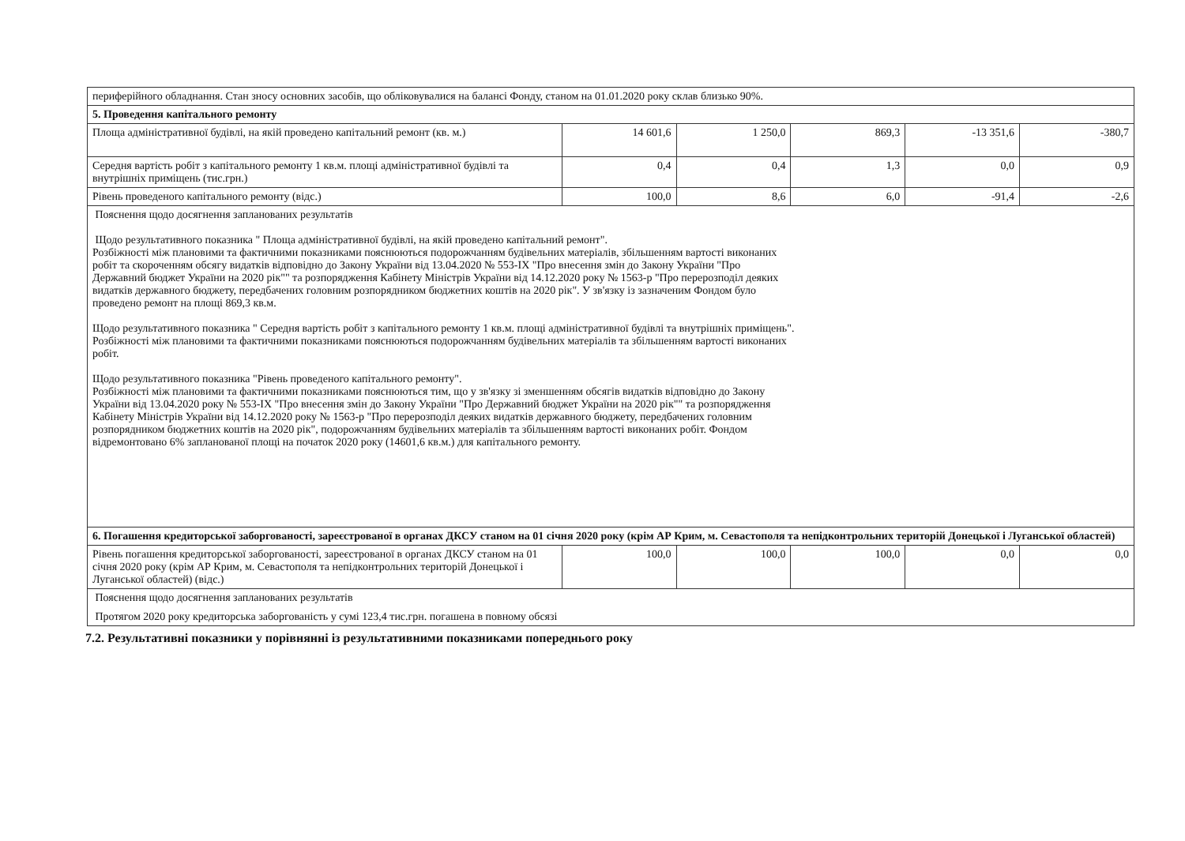| периферійного обладнання. Стан зносу основних засобів, що обліковувалися на балансі Фонду, станом на 01.01.2020 року склав близько 90%. | | | | | |
| 5. Проведення капітального ремонту | | | | | |
| Площа адміністративної будівлі, на якій проведено капітальний ремонт (кв. м.) | 14 601,6 | 1 250,0 | 869,3 | -13 351,6 | -380,7 |
| Середня вартість робіт з капітального ремонту 1 кв.м. площі адміністративної будівлі та внутрішніх приміщень (тис.грн.) | 0,4 | 0,4 | 1,3 | 0,0 | 0,9 |
| Рівень проведеного капітального ремонту (відс.) | 100,0 | 8,6 | 6,0 | -91,4 | -2,6 |
| Пояснення щодо досягнення запланованих результатів Щодо результативного показника " Площа адміністративної будівлі, на якій проведено капітальний ремонт". Розбіжності між плановими та фактичними показниками пояснюються подорожчанням будівельних матеріалів, збільшенням вартості виконаних робіт та скороченням обсягу видатків відповідно до Закону України від 13.04.2020 № 553-IX "Про внесення змін до Закону України "Про Державний бюджет України на 2020 рік"" та розпорядження Кабінету Міністрів України від 14.12.2020 року № 1563-р "Про перерозподіл деяких видатків державного бюджету, передбачених головним розпорядником бюджетних коштів на 2020 рік". У зв'язку із зазначеним Фондом було проведено ремонт на площі 869,3 кв.м. Щодо результативного показника " Середня вартість робіт з капітального ремонту 1 кв.м. площі адміністративної будівлі та внутрішніх приміщень". Розбіжності між плановими та фактичними показниками пояснюються подорожчанням будівельних матеріалів та збільшенням вартості виконаних робіт. Щодо результативного показника "Рівень проведеного капітального ремонту". Розбіжності між плановими та фактичними показниками пояснюються тим, що у зв'язку зі зменшенням обсягів видатків відповідно до Закону України від 13.04.2020 року № 553-IX "Про внесення змін до Закону України "Про Державний бюджет України на 2020 рік"" та розпорядження Кабінету Міністрів України від 14.12.2020 року № 1563-р "Про перерозподіл деяких видатків державного бюджету, передбачених головним розпорядником бюджетних коштів на 2020 рік", подорожчанням будівельних матеріалів та збільшенням вартості виконаних робіт. Фондом відремонтовано 6% запланованої площі на початок 2020 року (14601,6 кв.м.) для капітального ремонту. | | | | | |
| 6. Погашення кредиторської заборгованості, зареєстрованої в органах ДКСУ станом на 01 січня 2020 року (крім АР Крим, м. Севастополя та непідконтрольних територій Донецької і Луганської областей) | | | | | |
| Рівень погашення кредиторської заборгованості, зареєстрованої в органах ДКСУ станом на 01 січня 2020 року (крім АР Крим, м. Севастополя та непідконтрольних територій Донецької і Луганської областей) (відс.) | 100,0 | 100,0 | 100,0 | 0,0 | 0,0 |
| Пояснення щодо досягнення запланованих результатів Протягом 2020 року кредиторська заборгованість у сумі 123,4 тис.грн. погашена в повному обсязі | | | | | |
7.2. Результативні показники у порівнянні із результативними показниками попереднього року